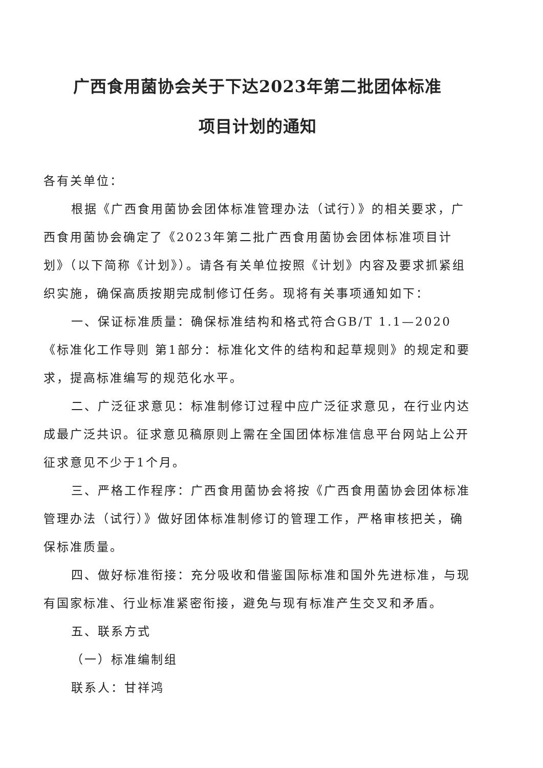广西食用菌协会关于下达2023年第二批团体标准
项目计划的通知
各有关单位：
根据《广西食用菌协会团体标准管理办法（试行）》的相关要求，广西食用菌协会确定了《2023年第二批广西食用菌协会团体标准项目计划》（以下简称《计划》）。请各有关单位按照《计划》内容及要求抓紧组织实施，确保高质按期完成制修订任务。现将有关事项通知如下：
一、保证标准质量：确保标准结构和格式符合GB/T 1.1—2020《标准化工作导则 第1部分：标准化文件的结构和起草规则》的规定和要求，提高标准编写的规范化水平。
二、广泛征求意见：标准制修订过程中应广泛征求意见，在行业内达成最广泛共识。征求意见稿原则上需在全国团体标准信息平台网站上公开征求意见不少于1个月。
三、严格工作程序：广西食用菌协会将按《广西食用菌协会团体标准管理办法（试行）》做好团体标准制修订的管理工作，严格审核把关，确保标准质量。
四、做好标准衔接：充分吸收和借鉴国际标准和国外先进标准，与现有国家标准、行业标准紧密衔接，避免与现有标准产生交叉和矛盾。
五、联系方式
（一）标准编制组
联系人：甘祥鸿